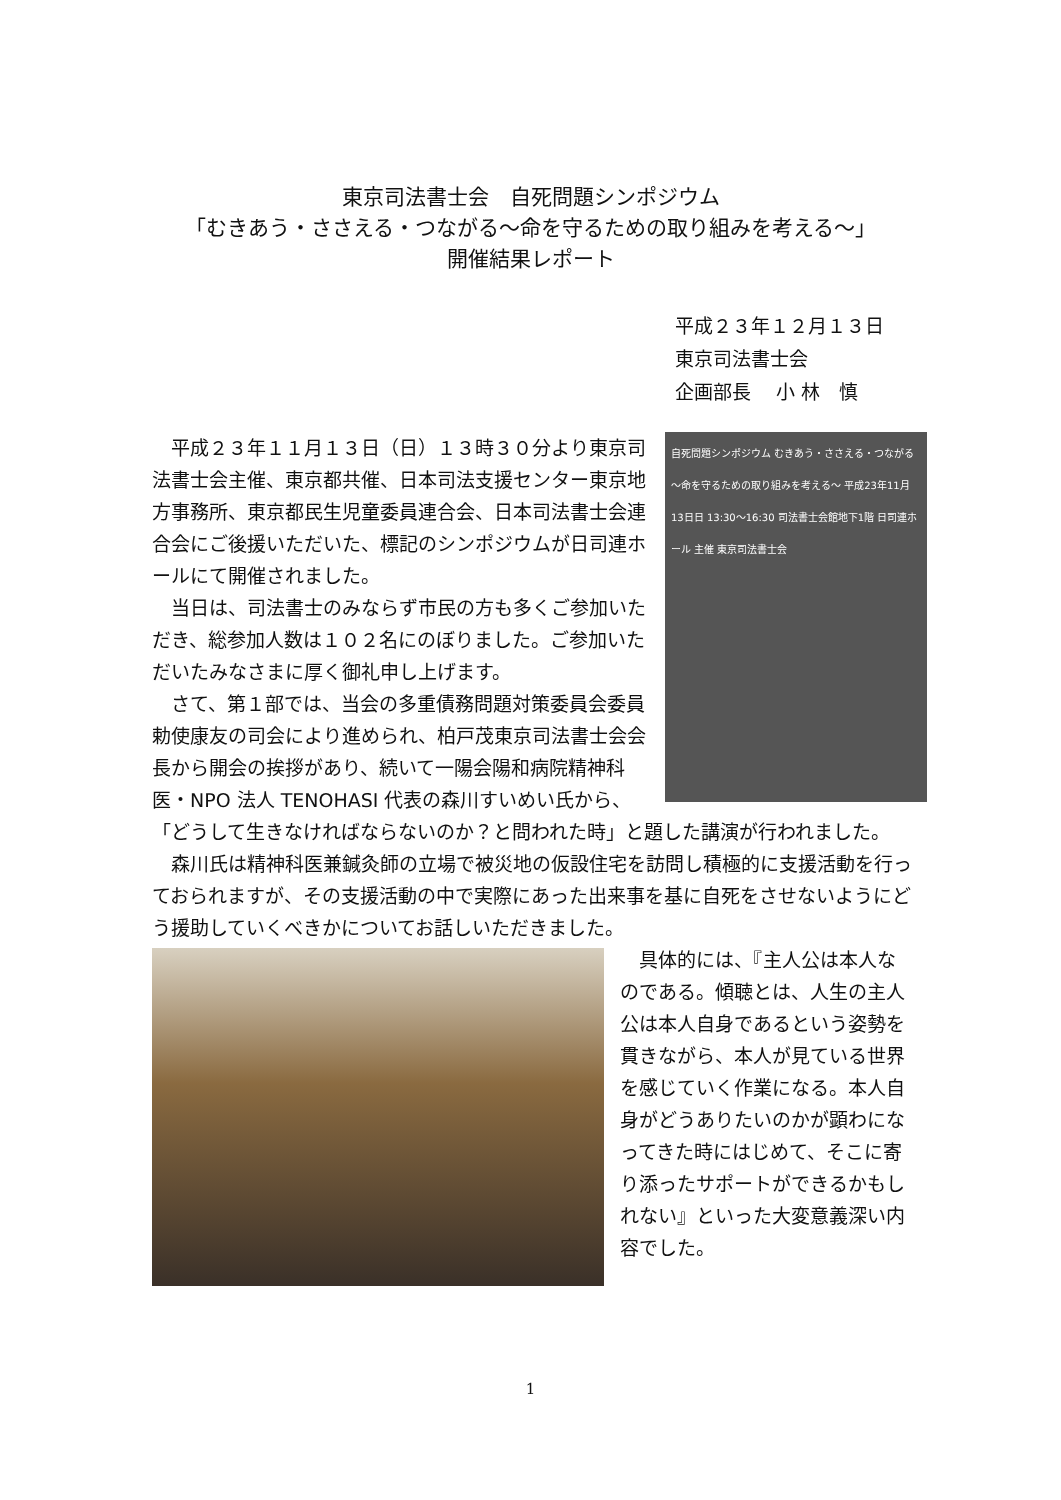東京司法書士会　自死問題シンポジウム
「むきあう・ささえる・つながる～命を守るための取り組みを考える～」
開催結果レポート
平成２３年１２月１３日
東京司法書士会
企画部長　 小 林　慎
自死問題シンポジウム むきあう・ささえる・つながる ～命を守るための取り組みを考える～ 平成23年11月13日日 13:30～16:30 司法書士会館地下1階 日司連ホール 主催 東京司法書士会
平成２３年１１月１３日（日）１３時３０分より東京司法書士会主催、東京都共催、日本司法支援センター東京地方事務所、東京都民生児童委員連合会、日本司法書士会連合会にご後援いただいた、標記のシンポジウムが日司連ホールにて開催されました。
当日は、司法書士のみならず市民の方も多くご参加いただき、総参加人数は１０２名にのぼりました。ご参加いただいたみなさまに厚く御礼申し上げます。
さて、第１部では、当会の多重債務問題対策委員会委員勅使康友の司会により進められ、柏戸茂東京司法書士会会長から開会の挨拶があり、続いて一陽会陽和病院精神科医・NPO 法人 TENOHASI 代表の森川すいめい氏から、「どうして生きなければならないのか？と問われた時」と題した講演が行われました。
森川氏は精神科医兼鍼灸師の立場で被災地の仮設住宅を訪問し積極的に支援活動を行っておられますが、その支援活動の中で実際にあった出来事を基に自死をさせないようにどう援助していくべきかについてお話しいただきました。
具体的には、『主人公は本人なのである。傾聴とは、人生の主人公は本人自身であるという姿勢を貫きながら、本人が見ている世界を感じていく作業になる。本人自身がどうありたいのかが顕わになってきた時にはじめて、そこに寄り添ったサポートができるかもしれない』といった大変意義深い内容でした。
1